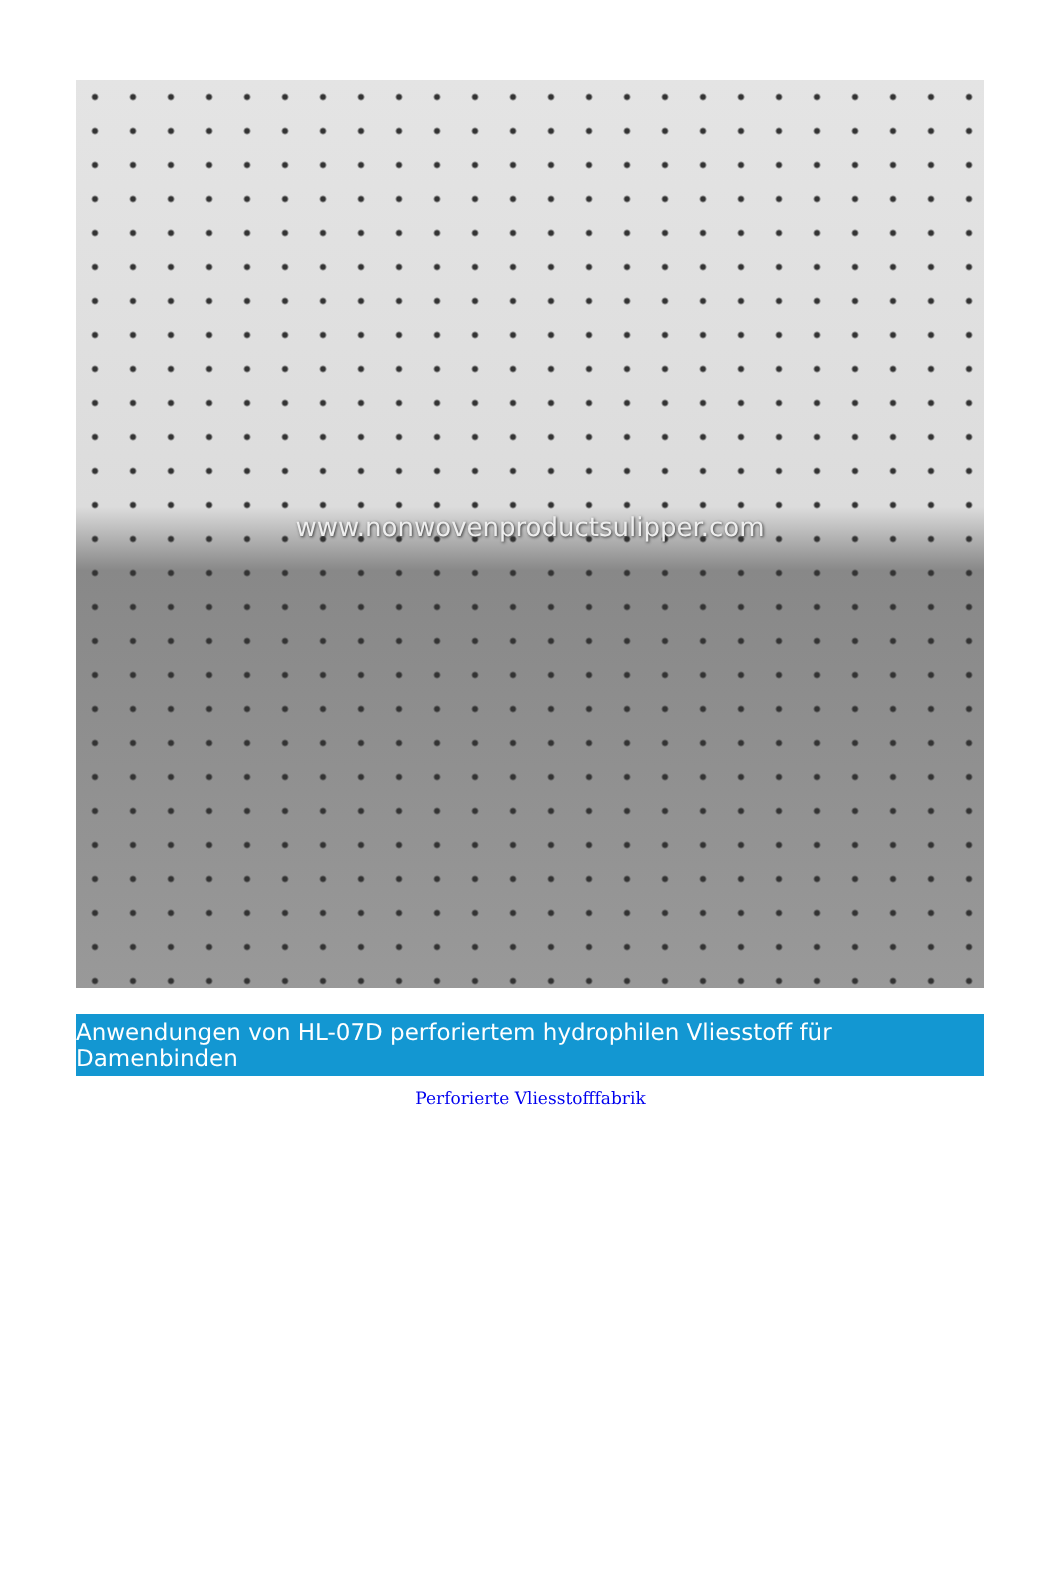www.nonwovenproductsulipper.com
Anwendungen von HL-07D perforiertem hydrophilen Vliesstoff für Damenbinden
Perforierte Vliesstofffabrik